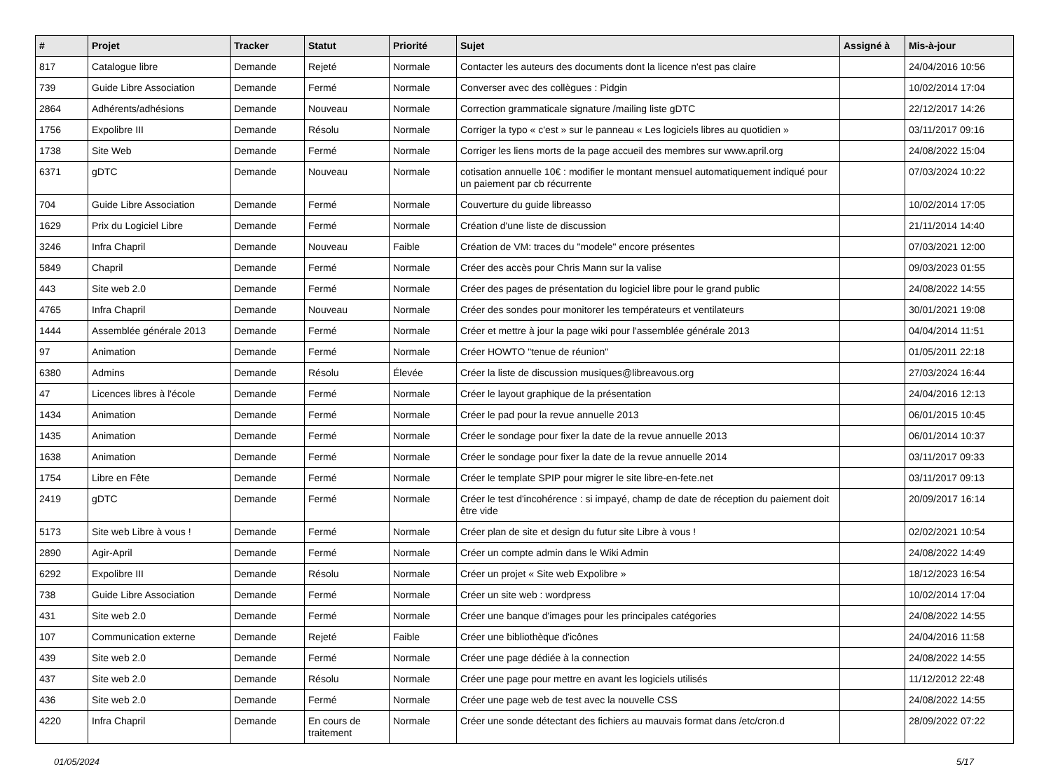| # | Projet | Tracker | Statut | Priorité | Sujet | Assigné à | Mis-à-jour |
| --- | --- | --- | --- | --- | --- | --- | --- |
| 817 | Catalogue libre | Demande | Rejeté | Normale | Contacter les auteurs des documents dont la licence n'est pas claire | | 24/04/2016 10:56 |
| 739 | Guide Libre Association | Demande | Fermé | Normale | Converser avec des collègues : Pidgin | | 10/02/2014 17:04 |
| 2864 | Adhérents/adhésions | Demande | Nouveau | Normale | Correction grammaticale signature /mailing liste gDTC | | 22/12/2017 14:26 |
| 1756 | Expolibre III | Demande | Résolu | Normale | Corriger la typo « c'est » sur le panneau « Les logiciels libres au quotidien » | | 03/11/2017 09:16 |
| 1738 | Site Web | Demande | Fermé | Normale | Corriger les liens morts de la page accueil des membres sur www.april.org | | 24/08/2022 15:04 |
| 6371 | gDTC | Demande | Nouveau | Normale | cotisation annuelle 10€ : modifier le montant mensuel automatiquement indiqué pour un paiement par cb récurrente | | 07/03/2024 10:22 |
| 704 | Guide Libre Association | Demande | Fermé | Normale | Couverture du guide libreasso | | 10/02/2014 17:05 |
| 1629 | Prix du Logiciel Libre | Demande | Fermé | Normale | Création d'une liste de discussion | | 21/11/2014 14:40 |
| 3246 | Infra Chapril | Demande | Nouveau | Faible | Création de VM: traces du "modele" encore présentes | | 07/03/2021 12:00 |
| 5849 | Chapril | Demande | Fermé | Normale | Créer des accès pour Chris Mann sur la valise | | 09/03/2023 01:55 |
| 443 | Site web 2.0 | Demande | Fermé | Normale | Créer des pages de présentation du logiciel libre pour le grand public | | 24/08/2022 14:55 |
| 4765 | Infra Chapril | Demande | Nouveau | Normale | Créer des sondes pour monitorer les températeurs et ventilateurs | | 30/01/2021 19:08 |
| 1444 | Assemblée générale 2013 | Demande | Fermé | Normale | Créer et mettre à jour la page wiki pour l'assemblée générale 2013 | | 04/04/2014 11:51 |
| 97 | Animation | Demande | Fermé | Normale | Créer HOWTO "tenue de réunion" | | 01/05/2011 22:18 |
| 6380 | Admins | Demande | Résolu | Élevée | Créer la liste de discussion musiques@libreavous.org | | 27/03/2024 16:44 |
| 47 | Licences libres à l'école | Demande | Fermé | Normale | Créer le layout graphique de la présentation | | 24/04/2016 12:13 |
| 1434 | Animation | Demande | Fermé | Normale | Créer le pad pour la revue annuelle 2013 | | 06/01/2015 10:45 |
| 1435 | Animation | Demande | Fermé | Normale | Créer le sondage pour fixer la date de la revue annuelle 2013 | | 06/01/2014 10:37 |
| 1638 | Animation | Demande | Fermé | Normale | Créer le sondage pour fixer la date de la revue annuelle 2014 | | 03/11/2017 09:33 |
| 1754 | Libre en Fête | Demande | Fermé | Normale | Créer le template SPIP pour migrer le site libre-en-fete.net | | 03/11/2017 09:13 |
| 2419 | gDTC | Demande | Fermé | Normale | Créer le test d'incohérence : si impayé, champ de date de réception du paiement doit être vide | | 20/09/2017 16:14 |
| 5173 | Site web Libre à vous ! | Demande | Fermé | Normale | Créer plan de site et design du futur site Libre à vous ! | | 02/02/2021 10:54 |
| 2890 | Agir-April | Demande | Fermé | Normale | Créer un compte admin dans le Wiki Admin | | 24/08/2022 14:49 |
| 6292 | Expolibre III | Demande | Résolu | Normale | Créer un projet « Site web Expolibre » | | 18/12/2023 16:54 |
| 738 | Guide Libre Association | Demande | Fermé | Normale | Créer un site web : wordpress | | 10/02/2014 17:04 |
| 431 | Site web 2.0 | Demande | Fermé | Normale | Créer une banque d'images pour les principales catégories | | 24/08/2022 14:55 |
| 107 | Communication externe | Demande | Rejeté | Faible | Créer une bibliothèque d'icônes | | 24/04/2016 11:58 |
| 439 | Site web 2.0 | Demande | Fermé | Normale | Créer une page dédiée à la connection | | 24/08/2022 14:55 |
| 437 | Site web 2.0 | Demande | Résolu | Normale | Créer une page pour mettre en avant les logiciels utilisés | | 11/12/2012 22:48 |
| 436 | Site web 2.0 | Demande | Fermé | Normale | Créer une page web de test avec la nouvelle CSS | | 24/08/2022 14:55 |
| 4220 | Infra Chapril | Demande | En cours de traitement | Normale | Créer une sonde détectant des fichiers au mauvais format dans /etc/cron.d | | 28/09/2022 07:22 |
01/05/2024 5/17